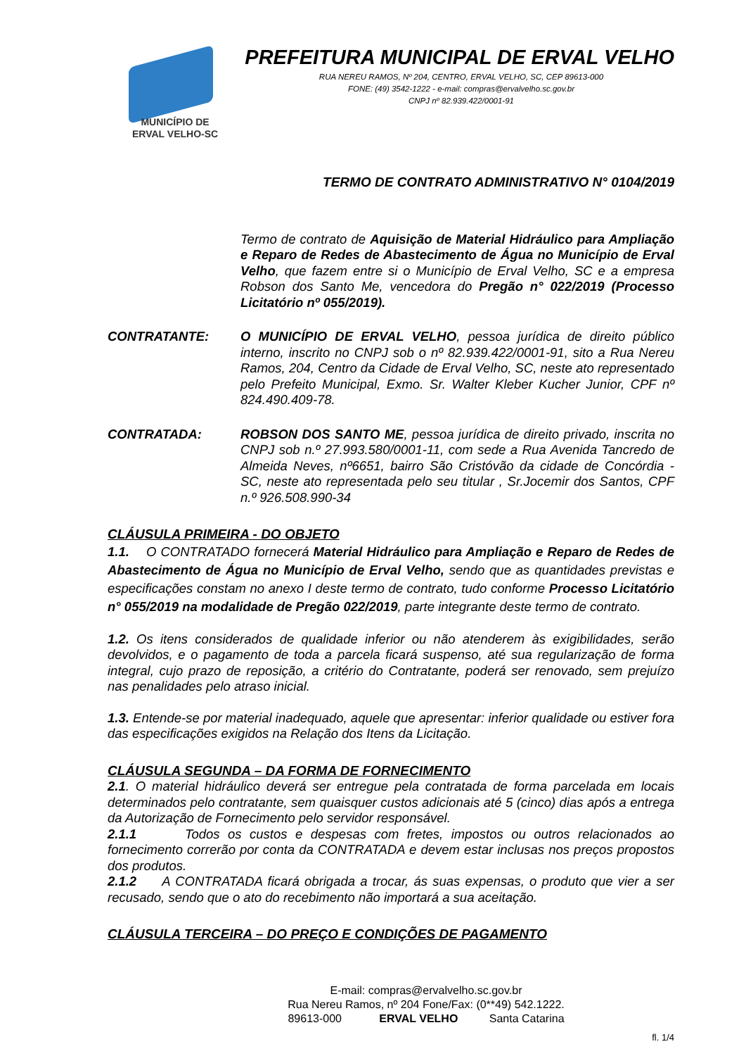MUNICÍPIO DE
ERVAL VELHO-SC
PREFEITURA MUNICIPAL DE ERVAL VELHO
RUA NEREU RAMOS, Nº 204, CENTRO, ERVAL VELHO, SC, CEP 89613-000
FONE: (49) 3542-1222 - e-mail: compras@ervalvelho.sc.gov.br
CNPJ nº 82.939.422/0001-91
TERMO DE CONTRATO ADMINISTRATIVO N° 0104/2019
Termo de contrato de Aquisição de Material Hidráulico para Ampliação e Reparo de Redes de Abastecimento de Água no Município de Erval Velho, que fazem entre si o Município de Erval Velho, SC e a empresa Robson dos Santo Me, vencedora do Pregão n° 022/2019 (Processo Licitatório nº 055/2019).
CONTRATANTE: O MUNICÍPIO DE ERVAL VELHO, pessoa jurídica de direito público interno, inscrito no CNPJ sob o nº 82.939.422/0001-91, sito a Rua Nereu Ramos, 204, Centro da Cidade de Erval Velho, SC, neste ato representado pelo Prefeito Municipal, Exmo. Sr. Walter Kleber Kucher Junior, CPF nº 824.490.409-78.
CONTRATADA: ROBSON DOS SANTO ME, pessoa jurídica de direito privado, inscrita no CNPJ sob n.º 27.993.580/0001-11, com sede a Rua Avenida Tancredo de Almeida Neves, nº6651, bairro São Cristóvão da cidade de Concórdia - SC, neste ato representada pelo seu titular , Sr.Jocemir dos Santos, CPF n.º 926.508.990-34
CLÁUSULA PRIMEIRA - DO OBJETO
1.1. O CONTRATADO fornecerá Material Hidráulico para Ampliação e Reparo de Redes de Abastecimento de Água no Município de Erval Velho, sendo que as quantidades previstas e especificações constam no anexo I deste termo de contrato, tudo conforme Processo Licitatório n° 055/2019 na modalidade de Pregão 022/2019, parte integrante deste termo de contrato.
1.2. Os itens considerados de qualidade inferior ou não atenderem às exigibilidades, serão devolvidos, e o pagamento de toda a parcela ficará suspenso, até sua regularização de forma integral, cujo prazo de reposição, a critério do Contratante, poderá ser renovado, sem prejuízo nas penalidades pelo atraso inicial.
1.3. Entende-se por material inadequado, aquele que apresentar: inferior qualidade ou estiver fora das especificações exigidos na Relação dos Itens da Licitação.
CLÁUSULA SEGUNDA – DA FORMA DE FORNECIMENTO
2.1. O material hidráulico deverá ser entregue pela contratada de forma parcelada em locais determinados pelo contratante, sem quaisquer custos adicionais até 5 (cinco) dias após a entrega da Autorização de Fornecimento pelo servidor responsável.
2.1.1 Todos os custos e despesas com fretes, impostos ou outros relacionados ao fornecimento correrão por conta da CONTRATADA e devem estar inclusas nos preços propostos dos produtos.
2.1.2 A CONTRATADA ficará obrigada a trocar, ás suas expensas, o produto que vier a ser recusado, sendo que o ato do recebimento não importará a sua aceitação.
CLÁUSULA TERCEIRA – DO PREÇO E CONDIÇÕES DE PAGAMENTO
E-mail: compras@ervalvelho.sc.gov.br
Rua Nereu Ramos, nº 204 Fone/Fax: (0**49) 542.1222.
89613-000 ERVAL VELHO Santa Catarina
fl. 1/4